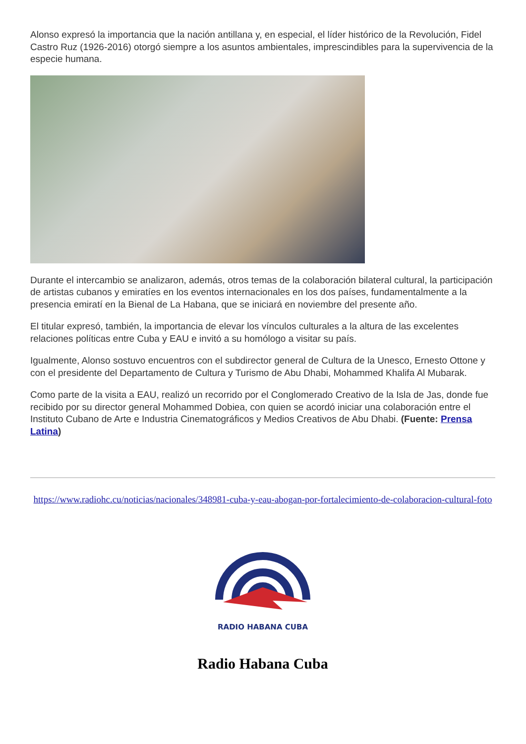Alonso expresó la importancia que la nación antillana y, en especial, el líder histórico de la Revolución, Fidel Castro Ruz (1926-2016) otorgó siempre a los asuntos ambientales, imprescindibles para la supervivencia de la especie humana.
Durante el intercambio se analizaron, además, otros temas de la colaboración bilateral cultural, la participación de artistas cubanos y emiratíes en los eventos internacionales en los dos países, fundamentalmente a la presencia emiratí en la Bienal de La Habana, que se iniciará en noviembre del presente año.
El titular expresó, también, la importancia de elevar los vínculos culturales a la altura de las excelentes relaciones políticas entre Cuba y EAU e invitó a su homólogo a visitar su país.
Igualmente, Alonso sostuvo encuentros con el subdirector general de Cultura de la Unesco, Ernesto Ottone y con el presidente del Departamento de Cultura y Turismo de Abu Dhabi, Mohammed Khalifa Al Mubarak.
Como parte de la visita a EAU, realizó un recorrido por el Conglomerado Creativo de la Isla de Jas, donde fue recibido por su director general Mohammed Dobiea, con quien se acordó iniciar una colaboración entre el Instituto Cubano de Arte e Industria Cinematográficos y Medios Creativos de Abu Dhabi. (Fuente: Prensa Latina)
https://www.radiohc.cu/noticias/nacionales/348981-cuba-y-eau-abogan-por-fortalecimiento-de-colaboracion-cultural-foto
RADIO HABANA CUBA
Radio Habana Cuba